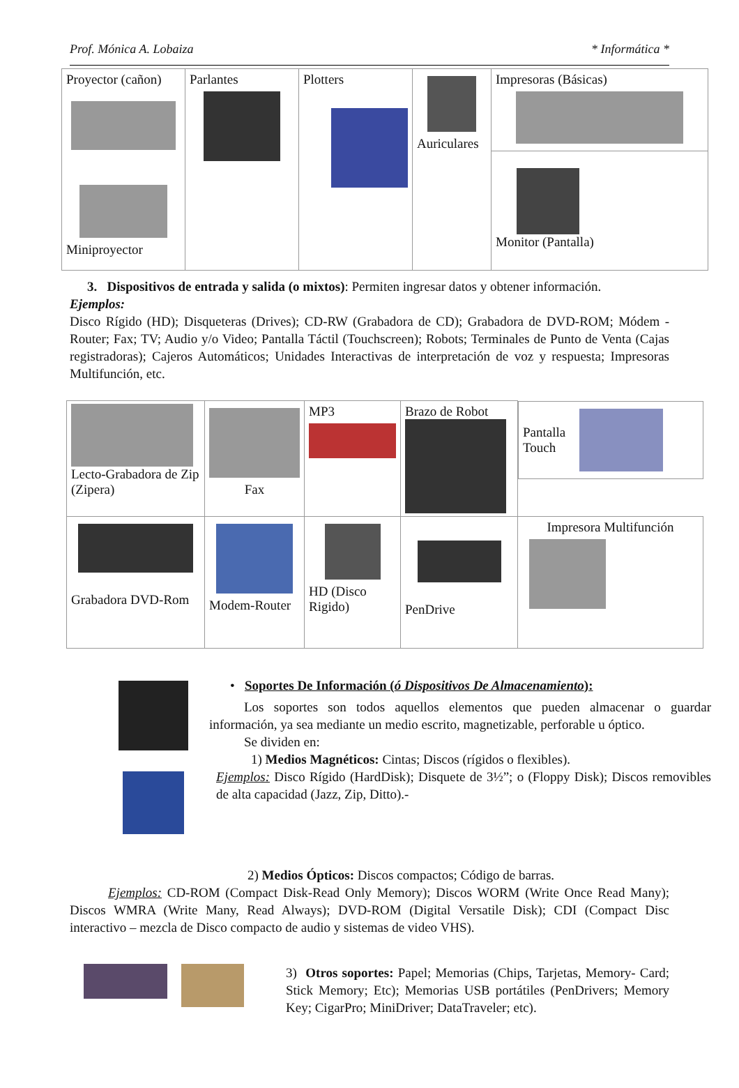Prof. Mónica A. Lobaiza * Informática *
| Proyector (cañon) Miniproyector | Parlantes | Plotters | Auriculares | Impresoras (Básicas) |
| | | | | Monitor (Pantalla) |
3. Dispositivos de entrada y salida (o mixtos): Permiten ingresar datos y obtener información.
Ejemplos:
Disco Rígido (HD); Disqueteras (Drives); CD-RW (Grabadora de CD); Grabadora de DVD-ROM; Módem -Router; Fax; TV; Audio y/o Video; Pantalla Táctil (Touchscreen); Robots; Terminales de Punto de Venta (Cajas registradoras); Cajeros Automáticos; Unidades Interactivas de interpretación de voz y respuesta; Impresoras Multifunción, etc.
| Lecto-Grabadora de Zip (Zipera) | Fax | MP3 | Brazo de Robot | Pantalla Touch |
| Grabadora DVD-Rom | Modem-Router | HD (Disco Rigido) | PenDrive | Impresora Multifunción |
• Soportes De Información (ó Dispositivos De Almacenamiento):
Los soportes son todos aquellos elementos que pueden almacenar o guardar información, ya sea mediante un medio escrito, magnetizable, perforable u óptico.
Se dividen en:
1) Medios Magnéticos: Cintas; Discos (rígidos o flexibles).
Ejemplos: Disco Rígido (HardDisk); Disquete de 3½”; o (Floppy Disk); Discos removibles de alta capacidad (Jazz, Zip, Ditto).-
2) Medios Ópticos: Discos compactos; Código de barras.
Ejemplos: CD-ROM (Compact Disk-Read Only Memory); Discos WORM (Write Once Read Many); Discos WMRA (Write Many, Read Always); DVD-ROM (Digital Versatile Disk); CDI (Compact Disc interactivo – mezcla de Disco compacto de audio y sistemas de video VHS).
3) Otros soportes: Papel; Memorias (Chips, Tarjetas, Memory- Card; Stick Memory; Etc); Memorias USB portátiles (PenDrivers; Memory Key; CigarPro; MiniDriver; DataTraveler; etc).